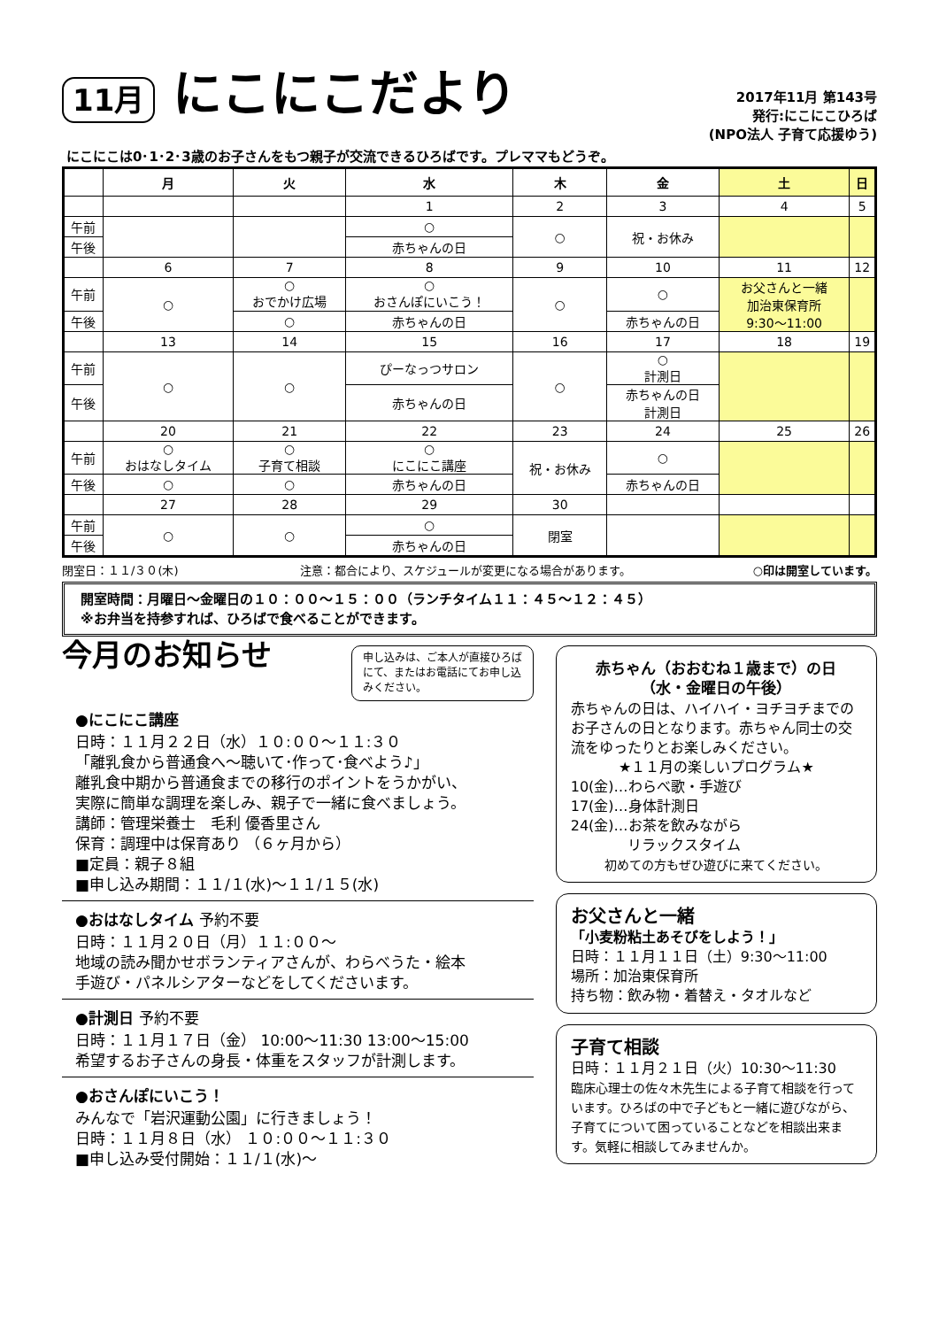11月 にこにこだより
2017年11月 第143号
発行:にこにこひろば
(NPO法人 子育て応援ゆう)
にこにこは0･1･2･3歳のお子さんをもつ親子が交流できるひろばです。プレママもどうぞ。
| | 月 | 火 | 水 | 木 | 金 | 土 | 日 |
| --- | --- | --- | --- | --- | --- | --- | --- |
| | | | 1 | 2 | 3 | 4 | 5 |
| 午前 | | | ○ | ○ | 祝・お休み | | |
| 午後 | | | 赤ちゃんの日 | | | | |
| | 6 | 7 | 8 | 9 | 10 | 11 | 12 |
| 午前 | ○ | ○ おでかけ広場 | ○ おさんぽにいこう！ | ○ | ○ | お父さんと一緒 加治東保育所 9:30～11:00 | |
| 午後 | | ○ | 赤ちゃんの日 | | 赤ちゃんの日 | | |
| | 13 | 14 | 15 | 16 | 17 | 18 | 19 |
| 午前 | ○ | ○ | ぴーなっつサロン | ○ | ○ 計測日 | | |
| 午後 | | | 赤ちゃんの日 | | 赤ちゃんの日 計測日 | | |
| | 20 | 21 | 22 | 23 | 24 | 25 | 26 |
| 午前 | ○ おはなしタイム | ○ 子育て相談 | ○ にこにこ講座 | 祝・お休み | ○ | | |
| 午後 | ○ | ○ | 赤ちゃんの日 | | 赤ちゃんの日 | | |
| | 27 | 28 | 29 | 30 | | | |
| 午前 | ○ | ○ | ○ | 閉室 | | | |
| 午後 | | | 赤ちゃんの日 | | | | |
閉室日：１１/３０(木) 注意：都合により、スケジュールが変更になる場合があります。 ○印は開室しています。
開室時間：月曜日～金曜日の１０：００～１５：００（ランチタイム１１：４５～１２：４５）
※お弁当を持参すれば、ひろばで食べることができます。
今月のお知らせ
申し込みは、ご本人が直接ひろばにて、またはお電話にてお申し込みください。
●にこにこ講座
日時：１１月２２日（水）１０:００～１１:３０
「離乳食から普通食へ～聴いて･作って･食べよう♪」
離乳食中期から普通食までの移行のポイントをうかがい、
実際に簡単な調理を楽しみ、親子で一緒に食べましょう。
講師：管理栄養士　毛利 優香里さん
保育：調理中は保育あり （６ヶ月から）
■定員：親子８組
■申し込み期間：１１/１(水)～１１/１５(水)
●おはなしタイム 予約不要
日時：１１月２０日（月）１１:００～
地域の読み聞かせボランティアさんが、わらべうた・絵本
手遊び・パネルシアターなどをしてくださいます。
●計測日 予約不要
日時：１１月１７日（金） 10:00～11:30 13:00～15:00
希望するお子さんの身長・体重をスタッフが計測します。
●おさんぽにいこう！
みんなで「岩沢運動公園」に行きましょう！
日時：１１月８日（水） １０:００～１１:３０
■申し込み受付開始：１１/１(水)～
赤ちゃん（おおむね１歳まで）の日
（水・金曜日の午後）
赤ちゃんの日は、ハイハイ・ヨチヨチまでのお子さんの日となります。赤ちゃん同士の交流をゆったりとお楽しみください。
★１１月の楽しいプログラム★
10(金)…わらべ歌・手遊び
17(金)…身体計測日
24(金)…お茶を飲みながら
　　　　リラックスタイム
初めての方もぜひ遊びに来てください。
お父さんと一緒
「小麦粉粘土あそびをしよう！」
日時：１１月１１日（土）9:30～11:00
場所：加治東保育所
持ち物：飲み物・着替え・タオルなど
子育て相談
日時：１１月２１日（火）10:30～11:30
臨床心理士の佐々木先生による子育て相談を行っています。ひろばの中で子どもと一緒に遊びながら、子育てについて困っていることなどを相談出来ます。気軽に相談してみませんか。